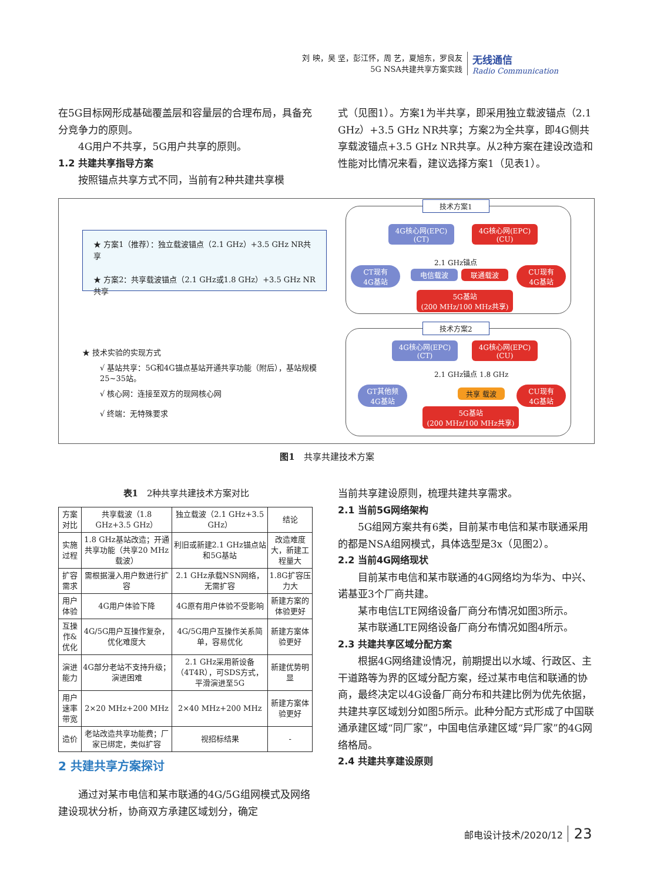刘 映，吴 坚，彭江怀，周 艺，夏旭东，罗良友
5G NSA共建共享方案实践
无线通信
Radio Communication
在5G目标网形成基础覆盖层和容量层的合理布局，具备充分竞争力的原则。
4G用户不共享，5G用户共享的原则。
1.2 共建共享指导方案
按照锚点共享方式不同，当前有2种共建共享模
式（见图1）。方案1为半共享，即采用独立载波锚点（2.1 GHz）+3.5 GHz NR共享；方案2为全共享，即4G侧共享载波锚点+3.5 GHz NR共享。从2种方案在建设改造和性能对比情况来看，建议选择方案1（见表1）。
★ 方案1（推荐）：独立载波锚点（2.1 GHz）+3.5 GHz NR共享
★ 方案2：共享载波锚点（2.1 GHz或1.8 GHz）+3.5 GHz NR共享
★ 技术实验的实现方式
√ 基站共享：5G和4G锚点基站开通共享功能（附后），基站规模25~35站。
√ 核心网：连接至双方的现网核心网
√ 终端：无特殊要求
技术方案1
4G核心网(EPC)
(CT)
4G核心网(EPC)
(CU)
2.1 GHz锚点
CT现有
4G基站
电信载波 联通载波
CU现有
4G基站
5G基站
(200 MHz/100 MHz共享)
技术方案2
4G核心网(EPC)
(CT)
4G核心网(EPC)
(CU)
2.1 GHz锚点 1.8 GHz
GT其他频
4G基站
共享 载波
CU现有
4G基站
5G基站
(200 MHz/100 MHz共享)
图1　共享共建技术方案
表1　2种共享共建技术方案对比
| 方案对比 | 共享载波（1.8 GHz+3.5 GHz） | 独立载波（2.1 GHz+3.5 GHz） | 结论 |
| 实施过程 | 1.8 GHz基站改造；开通共享功能（共享20 MHz载波） | 利旧或新建2.1 GHz锚点站和5G基站 | 改造难度大，新建工程量大 |
| 扩容需求 | 需根据漫入用户数进行扩容 | 2.1 GHz承载NSN网络，无需扩容 | 1.8G扩容压力大 |
| 用户体验 | 4G用户体验下降 | 4G原有用户体验不受影响 | 新建方案的体验更好 |
| 互操作&优化 | 4G/5G用户互操作复杂，优化难度大 | 4G/5G用户互操作关系简单，容易优化 | 新建方案体验更好 |
| 演进能力 | 4G部分老站不支持升级；演进困难 | 2.1 GHz采用新设备（4T4R），可SDS方式，平滑演进至5G | 新建优势明显 |
| 用户速率带宽 | 2×20 MHz+200 MHz | 2×40 MHz+200 MHz | 新建方案体验更好 |
| 造价 | 老站改造共享功能费；厂家已绑定，类似扩容 | 视招标结果 | - |
2 共建共享方案探讨
通过对某市电信和某市联通的4G/5G组网模式及网络建设现状分析，协商双方承建区域划分，确定
当前共享建设原则，梳理共建共享需求。
2.1 当前5G网络架构
5G组网方案共有6类，目前某市电信和某市联通采用的都是NSA组网模式，具体选型是3x（见图2）。
2.2 当前4G网络现状
目前某市电信和某市联通的4G网络均为华为、中兴、诺基亚3个厂商共建。
某市电信LTE网络设备厂商分布情况如图3所示。
某市联通LTE网络设备厂商分布情况如图4所示。
2.3 共建共享区域分配方案
根据4G网络建设情况，前期提出以水域、行政区、主干道路等为界的区域分配方案，经过某市电信和联通的协商，最终决定以4G设备厂商分布和共建比例为优先依据，共建共享区域划分如图5所示。此种分配方式形成了中国联通承建区域“同厂家”，中国电信承建区域“异厂家”的4G网络格局。
2.4 共建共享建设原则
邮电设计技术/2020/12 23